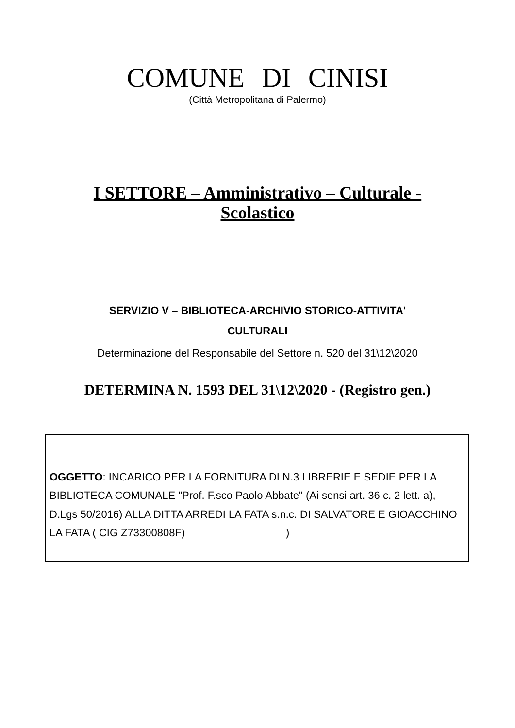COMUNE DI CINISI
(Città Metropolitana di Palermo)
I SETTORE – Amministrativo – Culturale -
Scolastico
SERVIZIO V – BIBLIOTECA-ARCHIVIO STORICO-ATTIVITA'
CULTURALI
Determinazione del Responsabile del Settore n. 520 del 31\12\2020
DETERMINA N. 1593 DEL 31\12\2020 - (Registro gen.)
OGGETTO: INCARICO PER LA FORNITURA DI N.3 LIBRERIE E SEDIE PER LA BIBLIOTECA COMUNALE "Prof. F.sco Paolo Abbate" (Ai sensi art. 36 c. 2 lett. a), D.Lgs 50/2016) ALLA DITTA ARREDI LA FATA s.n.c. DI SALVATORE E GIOACCHINO LA FATA ( CIG Z73300808F) )